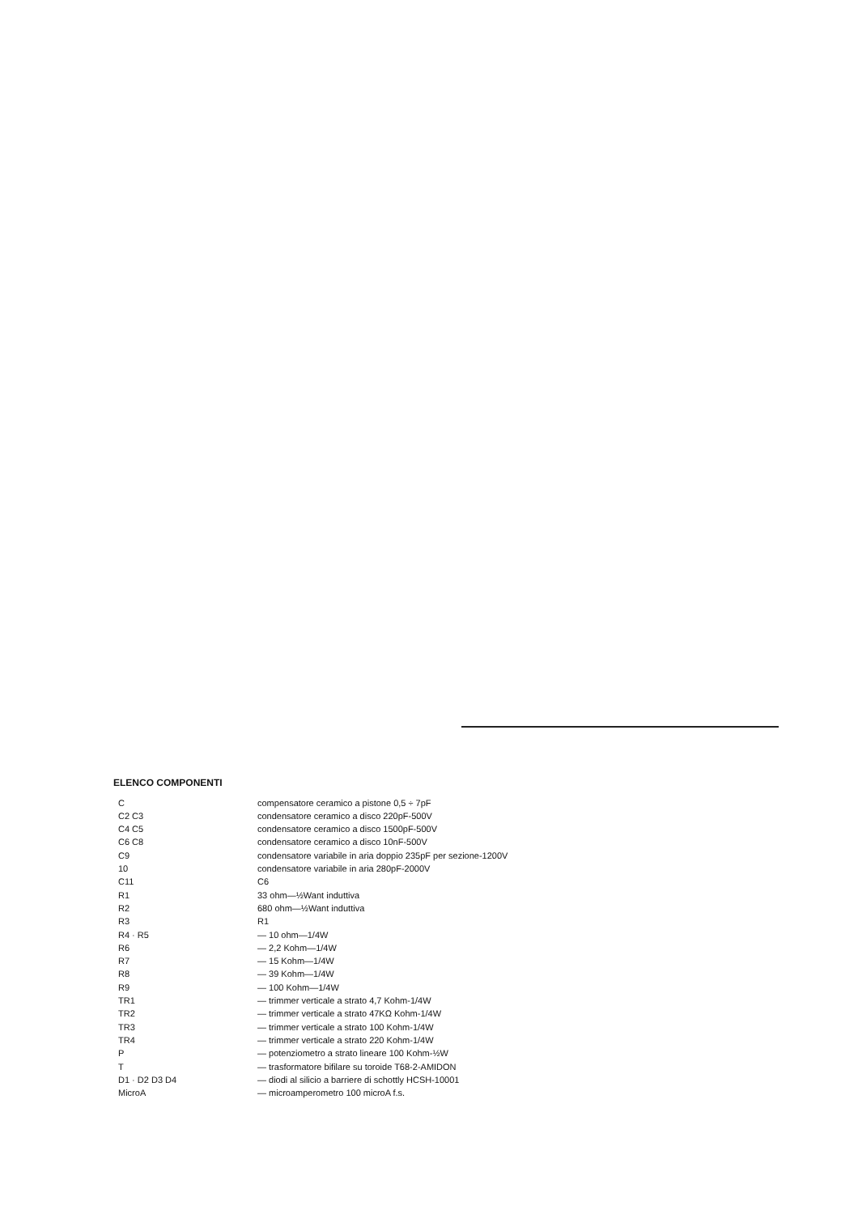ELENCO COMPONENTI
| C | compensatore ceramico a pistone 0,5 ÷ 7pF |
| C2 C3 | condensatore ceramico a disco 220pF-500V |
| C4 C5 | condensatore ceramico a disco 1500pF-500V |
| C6 C8 | condensatore ceramico a disco 10nF-500V |
| C9 | condensatore variabile in aria doppio 235pF per sezione-1200V |
| 10 | condensatore variabile in aria 280pF-2000V |
| C11 | C6 |
| R1 | 33 ohm—½Want induttiva |
| R2 | 680 ohm—½Want induttiva |
| R3 | R1 |
| R4 · R5 | — 10 ohm—1/4W |
| R6 | — 2,2 Kohm—1/4W |
| R7 | — 15 Kohm—1/4W |
| R8 | — 39 Kohm—1/4W |
| R9 | — 100 Kohm—1/4W |
| TR1 | — trimmer verticale a strato 4,7 Kohm-1/4W |
| TR2 | — trimmer verticale a strato 47KΩ Kohm-1/4W |
| TR3 | — trimmer verticale a strato 100 Kohm-1/4W |
| TR4 | — trimmer verticale a strato 220 Kohm-1/4W |
| P | — potenziometro a strato lineare 100 Kohm-½W |
| T | — trasformatore bifilare su toroide T68-2-AMIDON |
| D1 · D2 D3 D4 | — diodi al silicio a barriere di schottly HCSH-10001 |
| MicroA | — microamperometro 100 microA f.s. |